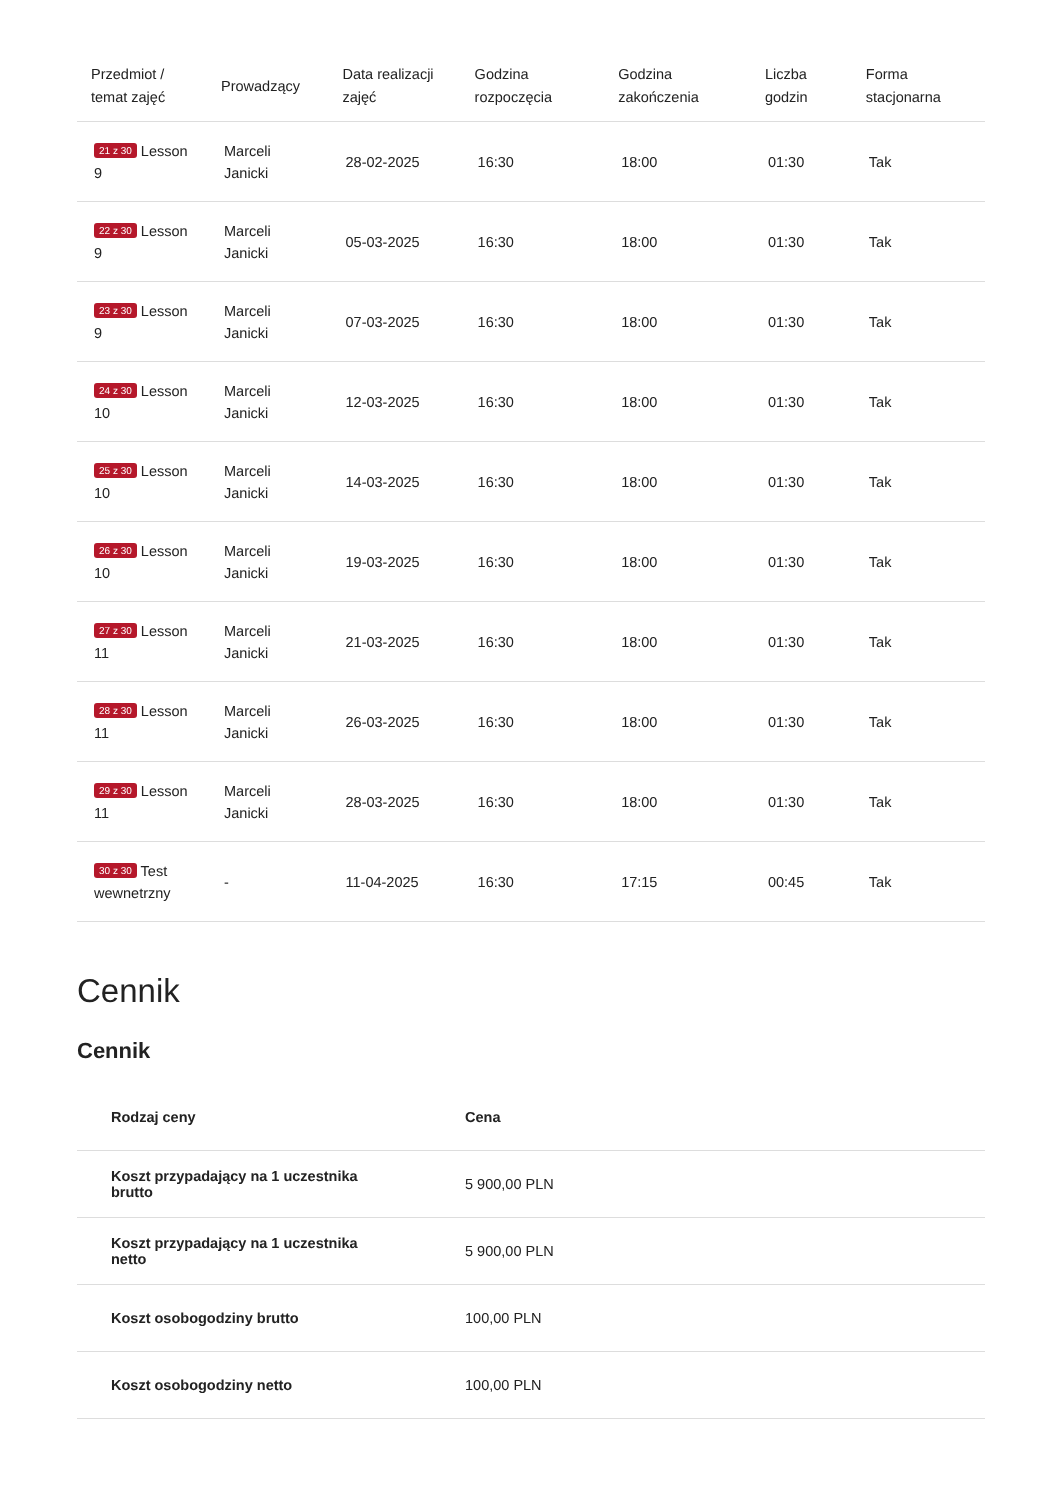| Przedmiot / temat zajęć | Prowadzący | Data realizacji zajęć | Godzina rozpoczęcia | Godzina zakończenia | Liczba godzin | Forma stacjonarna |
| --- | --- | --- | --- | --- | --- | --- |
| 21 z 30 Lesson 9 | Marceli Janicki | 28-02-2025 | 16:30 | 18:00 | 01:30 | Tak |
| 22 z 30 Lesson 9 | Marceli Janicki | 05-03-2025 | 16:30 | 18:00 | 01:30 | Tak |
| 23 z 30 Lesson 9 | Marceli Janicki | 07-03-2025 | 16:30 | 18:00 | 01:30 | Tak |
| 24 z 30 Lesson 10 | Marceli Janicki | 12-03-2025 | 16:30 | 18:00 | 01:30 | Tak |
| 25 z 30 Lesson 10 | Marceli Janicki | 14-03-2025 | 16:30 | 18:00 | 01:30 | Tak |
| 26 z 30 Lesson 10 | Marceli Janicki | 19-03-2025 | 16:30 | 18:00 | 01:30 | Tak |
| 27 z 30 Lesson 11 | Marceli Janicki | 21-03-2025 | 16:30 | 18:00 | 01:30 | Tak |
| 28 z 30 Lesson 11 | Marceli Janicki | 26-03-2025 | 16:30 | 18:00 | 01:30 | Tak |
| 29 z 30 Lesson 11 | Marceli Janicki | 28-03-2025 | 16:30 | 18:00 | 01:30 | Tak |
| 30 z 30 Test wewnetrzny | - | 11-04-2025 | 16:30 | 17:15 | 00:45 | Tak |
Cennik
Cennik
| Rodzaj ceny | Cena |
| --- | --- |
| Koszt przypadający na 1 uczestnika brutto | 5 900,00 PLN |
| Koszt przypadający na 1 uczestnika netto | 5 900,00 PLN |
| Koszt osobogodziny brutto | 100,00 PLN |
| Koszt osobogodziny netto | 100,00 PLN |